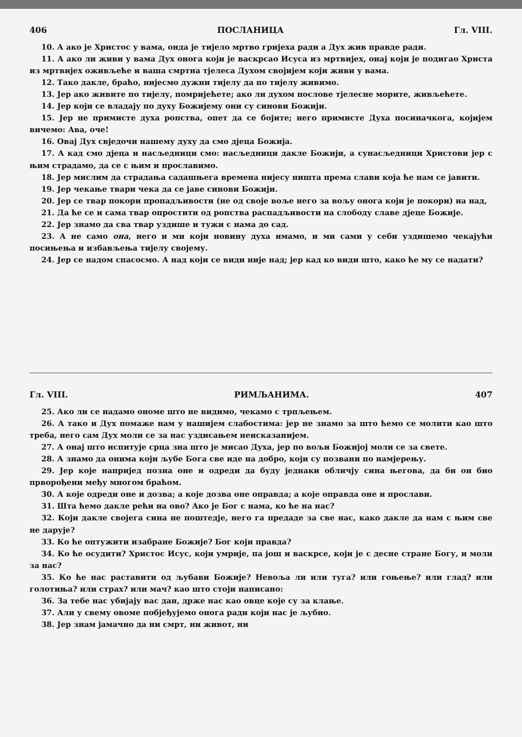406 ПОСЛАНИЦА Гл. VIII.
10. А ако је Христос у вама, онда је тијело мртво гријеха ради а Дух жив правде ради.
11. А ако ли живи у вама Дух онога који је васкрсао Исуса из мртвијех, онај који је подигао Христа из мртвијех оживљеће и ваша смртна тјелеса Духом својијем који живи у вама.
12. Тако дакле, браћо, нијесмо дужни тијелу да по тијелу живимо.
13. Јер ако живите по тијелу, помријећете; ако ли духом послове тјелесне морите, живљећете.
14. Јер који се владају по духу Божијему они су синови Божији.
15. Јер не примисте духа ропства, опет да се бојите; него примисте Духа посиначкога, којијем вичемо: Ава, оче!
16. Овај Дух свједочи нашему духу да смо дјеца Божија.
17. А кад смо дјеца и насљедници смо: насљедници дакле Божији, а сунасљедници Христови јер с њим страдамо, да се с њим и прославимо.
18. Јер мислим да страдања садашњега времена нијесу ништа према слави која ће нам се јавити.
19. Јер чекање твари чека да се јаве синови Божији.
20. Јер се твар покори пропадљивости (не од своје воље него за вољу онога који је покори) на над,
21. Да ће се и сама твар опростити од ропства распадљивости на слободу славе дјеце Божије.
22. Јер знамо да сва твар уздише и тужи с нама до сад.
23. А не само она, него и ми који новину духа имамо, и ми сами у себи уздишемо чекајући посињења и избављења тијелу својему.
24. Јер се надом спасосмо. А над који се види није над; јер кад ко види што, како ће му се надати?
Гл. VIII. РИМЉАНИМА. 407
25. Ако ли се надамо ономе што не видимо, чекамо с трпљењем.
26. А тако и Дух помаже нам у нашијем слабостима: јер не знамо за што ћемо се молити као што треба, него сам Дух моли се за нас уздисањем неисказанијем.
27. А онај што испитује срца зна што је мисао Духа, јер по вољи Божијој моли се за свете.
28. А знамо да онима који љубе Бога све иде на добро, који су позвани по намјерењу.
29. Јер које напријед позна оне и одреди да буду једнаки обличју сина његова, да би он био прворођени међу многом браћом.
30. А које одреди оне и дозва; а које дозва оне оправда; а које оправда оне и прослави.
31. Шта ћемо дакле рећи на ово? Ако је Бог с нама, ко ће на нас?
32. Који дакле својега сина не поштедје, него га предаде за све нас, како дакле да нам с њим све не дарује?
33. Ко ће оптужити изабране Божије? Бог који правда?
34. Ко ће осудити? Христос Исус, који умрије, па још и васкрсе, који је с десне стране Богу, и моли за нас?
35. Ко ће нас раставити од љубави Божије? Невоља ли или туга? или гоњење? или глад? или голотиња? или страх? или мач? као што стоји написано:
36. За тебе нас убијају вас дан, држе нас као овце које су за клање.
37. Али у свему овоме побјеђујемо онога ради који нас је љубио.
38. Јер знам јамачно да ни смрт, ни живот, ни